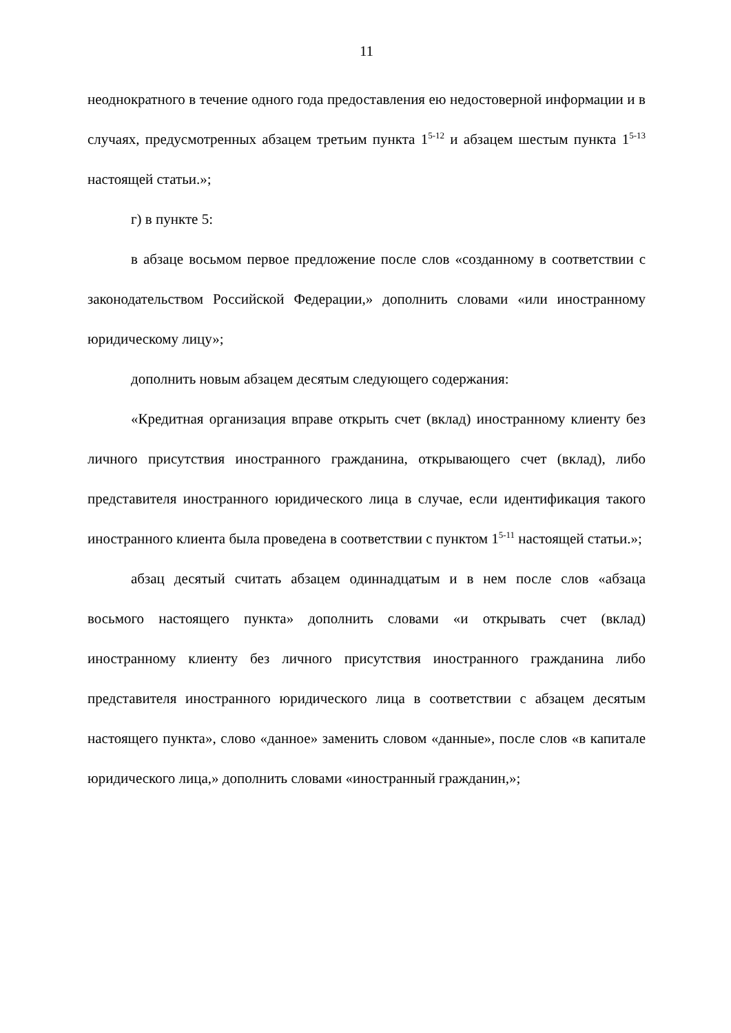11
неоднократного в течение одного года предоставления ею недостоверной информации и в случаях, предусмотренных абзацем третьим пункта 1<sup>5-12</sup> и абзацем шестым пункта 1<sup>5-13</sup> настоящей статьи.»;
г) в пункте 5:
в абзаце восьмом первое предложение после слов «созданному в соответствии с законодательством Российской Федерации,» дополнить словами «или иностранному юридическому лицу»;
дополнить новым абзацем десятым следующего содержания:
«Кредитная организация вправе открыть счет (вклад) иностранному клиенту без личного присутствия иностранного гражданина, открывающего счет (вклад), либо представителя иностранного юридического лица в случае, если идентификация такого иностранного клиента была проведена в соответствии с пунктом 1<sup>5-11</sup> настоящей статьи.»;
абзац десятый считать абзацем одиннадцатым и в нем после слов «абзаца восьмого настоящего пункта» дополнить словами «и открывать счет (вклад) иностранному клиенту без личного присутствия иностранного гражданина либо представителя иностранного юридического лица в соответствии с абзацем десятым настоящего пункта», слово «данное» заменить словом «данные», после слов «в капитале юридического лица,» дополнить словами «иностранный гражданин,»;